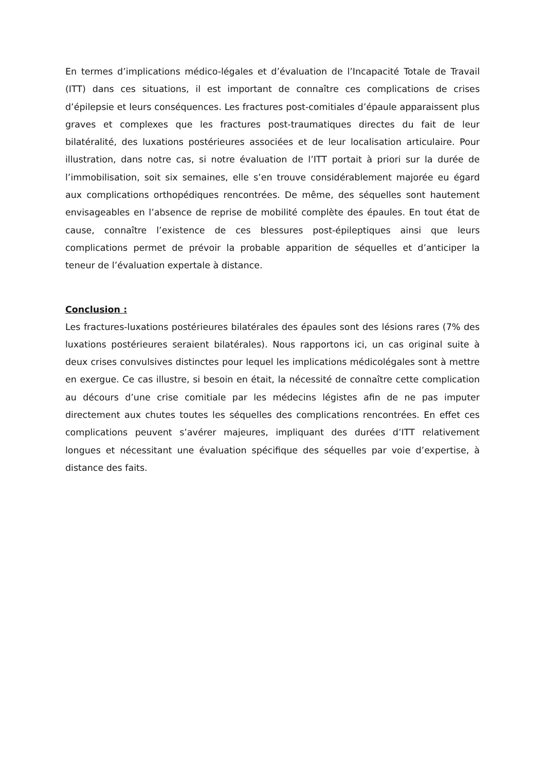En termes d’implications médico-légales et d’évaluation de l’Incapacité Totale de Travail (ITT) dans ces situations, il est important de connaître ces complications de crises d’épilepsie et leurs conséquences. Les fractures post-comitiales d’épaule apparaissent plus graves et complexes que les fractures post-traumatiques directes du fait de leur bilatéralité, des luxations postérieures associées et de leur localisation articulaire. Pour illustration, dans notre cas, si notre évaluation de l’ITT portait à priori sur la durée de l’immobilisation, soit six semaines, elle s’en trouve considérablement majorée eu égard aux complications orthopédiques rencontrées. De même, des séquelles sont hautement envisageables en l’absence de reprise de mobilité complète des épaules. En tout état de cause, connaître l’existence de ces blessures post-épileptiques ainsi que leurs complications permet de prévoir la probable apparition de séquelles et d’anticiper la teneur de l’évaluation expertale à distance.
Conclusion :
Les fractures-luxations postérieures bilatérales des épaules sont des lésions rares (7% des luxations postérieures seraient bilatérales). Nous rapportons ici, un cas original suite à deux crises convulsives distinctes pour lequel les implications médicolégales sont à mettre en exergue. Ce cas illustre, si besoin en était, la nécessité de connaître cette complication au décours d’une crise comitiale par les médecins légistes afin de ne pas imputer directement aux chutes toutes les séquelles des complications rencontrées. En effet ces complications peuvent s’avérer majeures, impliquant des durées d’ITT relativement longues et nécessitant une évaluation spécifique des séquelles par voie d’expertise, à distance des faits.